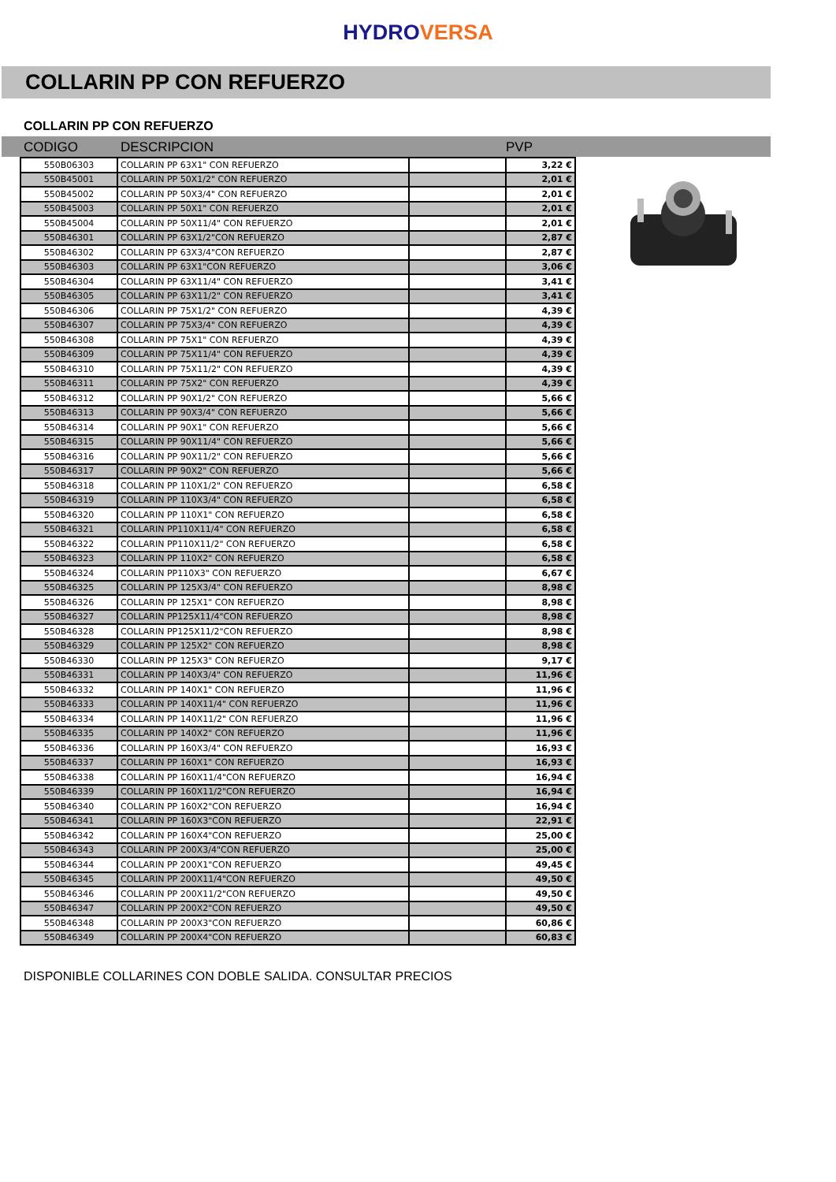HYDROVERSA
COLLARIN PP CON REFUERZO
COLLARIN PP CON REFUERZO
CODIGO DESCRIPCION PVP
| 550B06303 | COLLARIN PP 63X1" CON REFUERZO | | 3,22 € |
| 550B45001 | COLLARIN PP 50X1/2" CON REFUERZO | | 2,01 € |
| 550B45002 | COLLARIN PP 50X3/4" CON REFUERZO | | 2,01 € |
| 550B45003 | COLLARIN PP 50X1" CON REFUERZO | | 2,01 € |
| 550B45004 | COLLARIN PP 50X11/4" CON REFUERZO | | 2,01 € |
| 550B46301 | COLLARIN PP 63X1/2"CON REFUERZO | | 2,87 € |
| 550B46302 | COLLARIN PP 63X3/4"CON REFUERZO | | 2,87 € |
| 550B46303 | COLLARIN PP 63X1"CON REFUERZO | | 3,06 € |
| 550B46304 | COLLARIN PP 63X11/4" CON REFUERZO | | 3,41 € |
| 550B46305 | COLLARIN PP 63X11/2" CON REFUERZO | | 3,41 € |
| 550B46306 | COLLARIN PP 75X1/2" CON REFUERZO | | 4,39 € |
| 550B46307 | COLLARIN PP 75X3/4" CON REFUERZO | | 4,39 € |
| 550B46308 | COLLARIN PP 75X1" CON REFUERZO | | 4,39 € |
| 550B46309 | COLLARIN PP 75X11/4" CON REFUERZO | | 4,39 € |
| 550B46310 | COLLARIN PP 75X11/2" CON REFUERZO | | 4,39 € |
| 550B46311 | COLLARIN PP 75X2" CON REFUERZO | | 4,39 € |
| 550B46312 | COLLARIN PP 90X1/2" CON REFUERZO | | 5,66 € |
| 550B46313 | COLLARIN PP 90X3/4" CON REFUERZO | | 5,66 € |
| 550B46314 | COLLARIN PP 90X1" CON REFUERZO | | 5,66 € |
| 550B46315 | COLLARIN PP 90X11/4" CON REFUERZO | | 5,66 € |
| 550B46316 | COLLARIN PP 90X11/2" CON REFUERZO | | 5,66 € |
| 550B46317 | COLLARIN PP 90X2" CON REFUERZO | | 5,66 € |
| 550B46318 | COLLARIN PP 110X1/2" CON REFUERZO | | 6,58 € |
| 550B46319 | COLLARIN PP 110X3/4" CON REFUERZO | | 6,58 € |
| 550B46320 | COLLARIN PP 110X1" CON REFUERZO | | 6,58 € |
| 550B46321 | COLLARIN PP110X11/4" CON REFUERZO | | 6,58 € |
| 550B46322 | COLLARIN PP110X11/2" CON REFUERZO | | 6,58 € |
| 550B46323 | COLLARIN PP 110X2" CON REFUERZO | | 6,58 € |
| 550B46324 | COLLARIN PP110X3" CON REFUERZO | | 6,67 € |
| 550B46325 | COLLARIN PP 125X3/4" CON REFUERZO | | 8,98 € |
| 550B46326 | COLLARIN PP 125X1" CON REFUERZO | | 8,98 € |
| 550B46327 | COLLARIN PP125X11/4"CON REFUERZO | | 8,98 € |
| 550B46328 | COLLARIN PP125X11/2"CON REFUERZO | | 8,98 € |
| 550B46329 | COLLARIN PP 125X2" CON REFUERZO | | 8,98 € |
| 550B46330 | COLLARIN PP 125X3" CON REFUERZO | | 9,17 € |
| 550B46331 | COLLARIN PP 140X3/4" CON REFUERZO | | 11,96 € |
| 550B46332 | COLLARIN PP 140X1" CON REFUERZO | | 11,96 € |
| 550B46333 | COLLARIN PP 140X11/4" CON REFUERZO | | 11,96 € |
| 550B46334 | COLLARIN PP 140X11/2" CON REFUERZO | | 11,96 € |
| 550B46335 | COLLARIN PP 140X2" CON REFUERZO | | 11,96 € |
| 550B46336 | COLLARIN PP 160X3/4" CON REFUERZO | | 16,93 € |
| 550B46337 | COLLARIN PP 160X1" CON REFUERZO | | 16,93 € |
| 550B46338 | COLLARIN PP 160X11/4"CON REFUERZO | | 16,94 € |
| 550B46339 | COLLARIN PP 160X11/2"CON REFUERZO | | 16,94 € |
| 550B46340 | COLLARIN PP 160X2"CON REFUERZO | | 16,94 € |
| 550B46341 | COLLARIN PP 160X3"CON REFUERZO | | 22,91 € |
| 550B46342 | COLLARIN PP 160X4"CON REFUERZO | | 25,00 € |
| 550B46343 | COLLARIN PP 200X3/4"CON REFUERZO | | 25,00 € |
| 550B46344 | COLLARIN PP 200X1"CON REFUERZO | | 49,45 € |
| 550B46345 | COLLARIN PP 200X11/4"CON REFUERZO | | 49,50 € |
| 550B46346 | COLLARIN PP 200X11/2"CON REFUERZO | | 49,50 € |
| 550B46347 | COLLARIN PP 200X2"CON REFUERZO | | 49,50 € |
| 550B46348 | COLLARIN PP 200X3"CON REFUERZO | | 60,86 € |
| 550B46349 | COLLARIN PP 200X4"CON REFUERZO | | 60,83 € |
DISPONIBLE COLLARINES CON DOBLE SALIDA. CONSULTAR PRECIOS